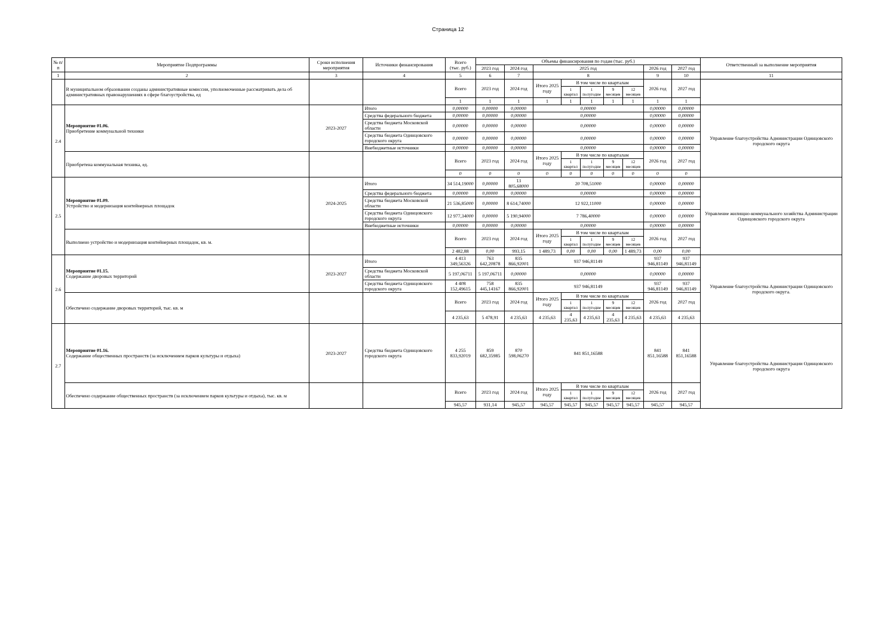Страница 12
| № п/п | Мероприятие Подпрограммы | Сроки исполнения мероприятия | Источники финансирования | Всего (тыс. руб.) | Объемы финансирования по годам (тыс. руб.) | | | | | | | | | Ответственный за выполнение мероприятия |
| --- | --- | --- | --- | --- | --- | --- | --- | --- | --- | --- | --- | --- | --- | --- |
| | | | | | 2023 год | 2024 год | 2025 год | | | | | 2026 год | 2027 год | |
| 1 | 2 | 3 | 4 | 5 | 6 | 7 | 8 | | | | | 9 | 10 | 11 |
| | В муниципальном образовании созданы административные комиссии, уполномоченные рассматривать дела об административных правонарушениях в сфере благоустройства, ед | | | Всего | 2023 год | 2024 год | Итого 2025 году | В том числе по кварталам | | | | 2026 год | 2027 год | |
| | | | | | | | | 1 квартал | 1 полугодие | 9 месяцев | 12 месяцев | | | |
| | | | | 1 | 1 | 1 | 1 | 1 | 1 | 1 | 1 | 1 | 1 | |
| 2.4 | Мероприятие 01.06. Приобретение коммунальной техники | 2023-2027 | Итого | 0,00000 | 0,00000 | 0,00000 | 0,00000 | | | | | 0,00000 | 0,00000 | Управление благоустройства Администрации Одинцовского городского округа |
| | | | Средства федерального бюджета | 0,00000 | 0,00000 | 0,00000 | 0,00000 | | | | | 0,00000 | 0,00000 | |
| | | | Средства бюджета Московской области | 0,00000 | 0,00000 | 0,00000 | 0,00000 | | | | | 0,00000 | 0,00000 | |
| | | | Средства бюджета Одинцовского городского округа | 0,00000 | 0,00000 | 0,00000 | 0,00000 | | | | | 0,00000 | 0,00000 | |
| | | | Внебюджетные источники | 0,00000 | 0,00000 | 0,00000 | 0,00000 | | | | | 0,00000 | 0,00000 | |
| | Приобретена коммунальная техника, ед. | | | Всего | 2023 год | 2024 год | Итого 2025 году | В том числе по кварталам | | | | 2026 год | 2027 год | |
| | | | | | | | | 1 квартал | 1 полугодие | 9 месяцев | 12 месяцев | | | |
| | | | | 0 | 0 | 0 | 0 | 0 | 0 | 0 | 0 | 0 | 0 | |
| 2.5 | Мероприятие 01.09. Устройство и модернизация контейнерных площадок | 2024-2025 | Итого | 34 514,19000 | 0,00000 | 13 805,68000 | 20 708,51000 | | | | | 0,00000 | 0,00000 | Управление жилищно-коммунального хозяйства Администрации Одинцовского городского округа |
| | | | Средства федерального бюджета | 0,00000 | 0,00000 | 0,00000 | 0,00000 | | | | | 0,00000 | 0,00000 | |
| | | | Средства бюджета Московской области | 21 536,85000 | 0,00000 | 8 614,74000 | 12 922,11000 | | | | | 0,00000 | 0,00000 | |
| | | | Средства бюджета Одинцовского городского округа | 12 977,34000 | 0,00000 | 5 190,94000 | 7 786,40000 | | | | | 0,00000 | 0,00000 | |
| | | | Внебюджетные источники | 0,00000 | 0,00000 | 0,00000 | 0,00000 | | | | | 0,00000 | 0,00000 | |
| | Выполнено устройство и модернизация контейнерных площадок, кв. м. | | | Всего | 2023 год | 2024 год | Итого 2025 году | В том числе по кварталам | | | | 2026 год | 2027 год | |
| | | | | | | | | 1 квартал | 1 полугодие | 9 месяцев | 12 месяцев | | | |
| | | | | 2 482,88 | 0,00 | 993,15 | 1 489,73 | 0,00 | 0,00 | 0,00 | 1 489,73 | 0,00 | 0,00 | |
| 2.6 | Мероприятие 01.15. Содержание дворовых территорий | 2023-2027 | Итого | 4 413 349,56326 | 763 642,20878 | 835 866,92001 | 937 946,81149 | | | | | 937 946,81149 | 937 946,81149 | Управление благоустройства Администрации Одинцовского городского округа. |
| | | | Средства бюджета Московской области | 5 197,06711 | 5 197,06711 | 0,00000 | 0,00000 | | | | | 0,00000 | 0,00000 | |
| | | | Средства бюджета Одинцовского городского округа | 4 408 152,49615 | 758 445,14167 | 835 866,92001 | 937 946,81149 | | | | | 937 946,81149 | 937 946,81149 | |
| | Обеспечено содержание дворовых территорий, тыс. кв. м | | | Всего | 2023 год | 2024 год | Итого 2025 году | В том числе по кварталам | | | | 2026 год | 2027 год | |
| | | | | | | | | 1 квартал | 1 полугодие | 9 месяцев | 12 месяцев | | | |
| | | | | 4 235,63 | 5 478,91 | 4 235,63 | 4 235,63 | 4 235,63 | 4 235,63 | 4 235,63 | 4 235,63 | 4 235,63 | 4 235,63 | |
| 2.7 | Мероприятие 01.16. Содержание общественных пространств (за исключением парков культуры и отдыха) | 2023-2027 | Средства бюджета Одинцовского городского округа | 4 255 833,92019 | 859 682,35985 | 870 598,06270 | 841 851,16588 | | | | | 841 851,16588 | 841 851,16588 | Управление благоустройства Администрации Одинцовского городского округа |
| | Обеспечено содержание общественных пространств (за исключением парков культуры и отдыха), тыс. кв. м | | | Всего | 2023 год | 2024 год | Итого 2025 году | В том числе по кварталам | | | | 2026 год | 2027 год | |
| | | | | | | | | 1 квартал | 1 полугодие | 9 месяцев | 12 месяцев | | | |
| | | | | 945,57 | 931,14 | 945,57 | 945,57 | 945,57 | 945,57 | 945,57 | 945,57 | 945,57 | 945,57 | |